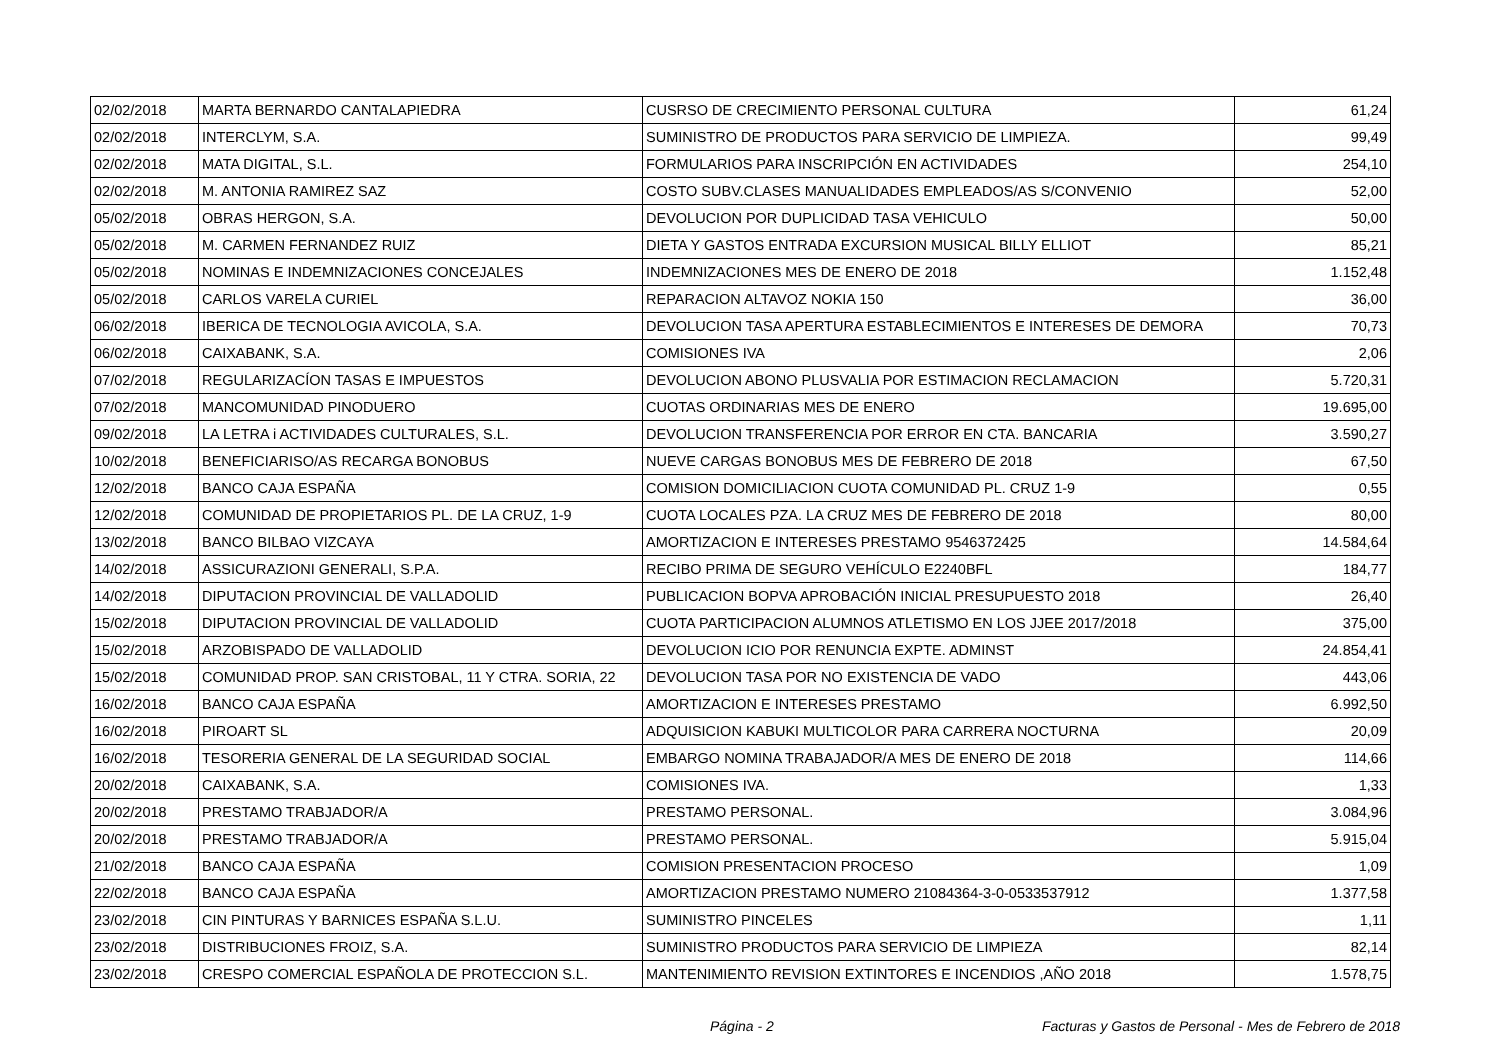| 02/02/2018 | MARTA BERNARDO CANTALAPIEDRA | CUSRSO DE CRECIMIENTO PERSONAL CULTURA | 61,24 |
| 02/02/2018 | INTERCLYM, S.A. | SUMINISTRO DE PRODUCTOS PARA SERVICIO DE LIMPIEZA. | 99,49 |
| 02/02/2018 | MATA DIGITAL, S.L. | FORMULARIOS PARA INSCRIPCIÓN EN ACTIVIDADES | 254,10 |
| 02/02/2018 | M. ANTONIA RAMIREZ SAZ | COSTO SUBV.CLASES MANUALIDADES EMPLEADOS/AS S/CONVENIO | 52,00 |
| 05/02/2018 | OBRAS HERGON, S.A. | DEVOLUCION POR DUPLICIDAD TASA VEHICULO | 50,00 |
| 05/02/2018 | M. CARMEN FERNANDEZ RUIZ | DIETA Y GASTOS ENTRADA EXCURSION MUSICAL BILLY ELLIOT | 85,21 |
| 05/02/2018 | NOMINAS E INDEMNIZACIONES CONCEJALES | INDEMNIZACIONES MES DE ENERO DE 2018 | 1.152,48 |
| 05/02/2018 | CARLOS VARELA CURIEL | REPARACION ALTAVOZ NOKIA 150 | 36,00 |
| 06/02/2018 | IBERICA DE TECNOLOGIA AVICOLA, S.A. | DEVOLUCION TASA APERTURA ESTABLECIMIENTOS E INTERESES DE DEMORA | 70,73 |
| 06/02/2018 | CAIXABANK, S.A. | COMISIONES IVA | 2,06 |
| 07/02/2018 | REGULARIZACÍON TASAS E IMPUESTOS | DEVOLUCION ABONO PLUSVALIA POR ESTIMACION RECLAMACION | 5.720,31 |
| 07/02/2018 | MANCOMUNIDAD PINODUERO | CUOTAS ORDINARIAS MES DE ENERO | 19.695,00 |
| 09/02/2018 | LA LETRA i ACTIVIDADES CULTURALES, S.L. | DEVOLUCION TRANSFERENCIA POR ERROR EN CTA. BANCARIA | 3.590,27 |
| 10/02/2018 | BENEFICIARISO/AS RECARGA BONOBUS | NUEVE CARGAS BONOBUS MES DE FEBRERO DE 2018 | 67,50 |
| 12/02/2018 | BANCO CAJA ESPAÑA | COMISION DOMICILIACION CUOTA COMUNIDAD PL. CRUZ 1-9 | 0,55 |
| 12/02/2018 | COMUNIDAD DE PROPIETARIOS PL. DE LA CRUZ, 1-9 | CUOTA LOCALES PZA. LA CRUZ MES DE FEBRERO DE 2018 | 80,00 |
| 13/02/2018 | BANCO BILBAO VIZCAYA | AMORTIZACION E INTERESES PRESTAMO 9546372425 | 14.584,64 |
| 14/02/2018 | ASSICURAZIONI GENERALI, S.P.A. | RECIBO PRIMA DE SEGURO VEHÍCULO E2240BFL | 184,77 |
| 14/02/2018 | DIPUTACION PROVINCIAL DE VALLADOLID | PUBLICACION BOPVA APROBACIÓN INICIAL PRESUPUESTO 2018 | 26,40 |
| 15/02/2018 | DIPUTACION PROVINCIAL DE VALLADOLID | CUOTA PARTICIPACION ALUMNOS ATLETISMO EN LOS JJEE 2017/2018 | 375,00 |
| 15/02/2018 | ARZOBISPADO DE VALLADOLID | DEVOLUCION ICIO POR RENUNCIA EXPTE. ADMINST | 24.854,41 |
| 15/02/2018 | COMUNIDAD PROP. SAN CRISTOBAL, 11 Y CTRA. SORIA, 22 | DEVOLUCION TASA POR NO EXISTENCIA DE VADO | 443,06 |
| 16/02/2018 | BANCO CAJA ESPAÑA | AMORTIZACION E INTERESES PRESTAMO | 6.992,50 |
| 16/02/2018 | PIROART SL | ADQUISICION KABUKI MULTICOLOR PARA CARRERA NOCTURNA | 20,09 |
| 16/02/2018 | TESORERIA GENERAL DE LA SEGURIDAD SOCIAL | EMBARGO NOMINA TRABAJADOR/A MES DE ENERO DE 2018 | 114,66 |
| 20/02/2018 | CAIXABANK, S.A. | COMISIONES IVA. | 1,33 |
| 20/02/2018 | PRESTAMO TRABJADOR/A | PRESTAMO PERSONAL. | 3.084,96 |
| 20/02/2018 | PRESTAMO TRABJADOR/A | PRESTAMO PERSONAL. | 5.915,04 |
| 21/02/2018 | BANCO CAJA ESPAÑA | COMISION PRESENTACION PROCESO | 1,09 |
| 22/02/2018 | BANCO CAJA ESPAÑA | AMORTIZACION PRESTAMO NUMERO 21084364-3-0-0533537912 | 1.377,58 |
| 23/02/2018 | CIN PINTURAS Y BARNICES ESPAÑA S.L.U. | SUMINISTRO PINCELES | 1,11 |
| 23/02/2018 | DISTRIBUCIONES FROIZ, S.A. | SUMINISTRO PRODUCTOS PARA SERVICIO DE LIMPIEZA | 82,14 |
| 23/02/2018 | CRESPO COMERCIAL ESPAÑOLA DE PROTECCION S.L. | MANTENIMIENTO REVISION EXTINTORES E INCENDIOS ,AÑO 2018 | 1.578,75 |
Página - 2 Facturas y Gastos de Personal - Mes de Febrero de 2018